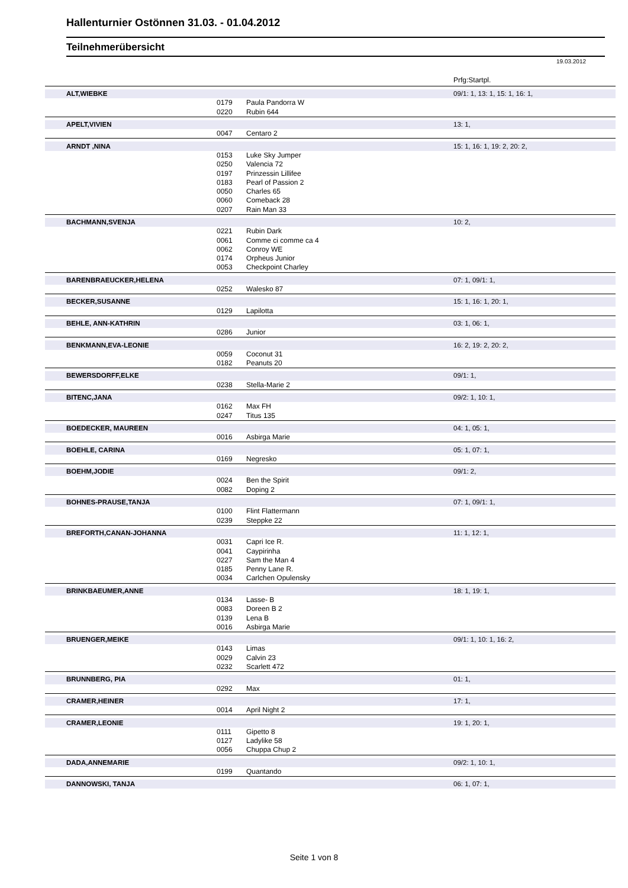Hallenturnier Ostönnen 31.03. - 01.04.2012
Teilnehmerübersicht
19.03.2012
| | | | Prfg:Startpl. |
| ALT,WIEBKE | | | 09/1: 1, 13: 1, 15: 1, 16: 1, |
| | 0179 | Paula Pandorra W | |
| | 0220 | Rubin 644 | |
| APELT,VIVIEN | | | 13: 1, |
| | 0047 | Centaro 2 | |
| ARNDT ,NINA | | | 15: 1, 16: 1, 19: 2, 20: 2, |
| | 0153 | Luke Sky Jumper | |
| | 0250 | Valencia 72 | |
| | 0197 | Prinzessin Lillifee | |
| | 0183 | Pearl of Passion 2 | |
| | 0050 | Charles 65 | |
| | 0060 | Comeback 28 | |
| | 0207 | Rain Man 33 | |
| BACHMANN,SVENJA | | | 10: 2, |
| | 0221 | Rubin Dark | |
| | 0061 | Comme ci comme ca 4 | |
| | 0062 | Conroy WE | |
| | 0174 | Orpheus Junior | |
| | 0053 | Checkpoint Charley | |
| BARENBRAEUCKER,HELENA | | | 07: 1, 09/1: 1, |
| | 0252 | Walesko 87 | |
| BECKER,SUSANNE | | | 15: 1, 16: 1, 20: 1, |
| | 0129 | Lapilotta | |
| BEHLE, ANN-KATHRIN | | | 03: 1, 06: 1, |
| | 0286 | Junior | |
| BENKMANN,EVA-LEONIE | | | 16: 2, 19: 2, 20: 2, |
| | 0059 | Coconut 31 | |
| | 0182 | Peanuts 20 | |
| BEWERSDORFF,ELKE | | | 09/1: 1, |
| | 0238 | Stella-Marie 2 | |
| BITENC,JANA | | | 09/2: 1, 10: 1, |
| | 0162 | Max FH | |
| | 0247 | Titus 135 | |
| BOEDECKER, MAUREEN | | | 04: 1, 05: 1, |
| | 0016 | Asbirga Marie | |
| BOEHLE, CARINA | | | 05: 1, 07: 1, |
| | 0169 | Negresko | |
| BOEHM,JODIE | | | 09/1: 2, |
| | 0024 | Ben the Spirit | |
| | 0082 | Doping 2 | |
| BOHNES-PRAUSE,TANJA | | | 07: 1, 09/1: 1, |
| | 0100 | Flint Flattermann | |
| | 0239 | Steppke 22 | |
| BREFORTH,CANAN-JOHANNA | | | 11: 1, 12: 1, |
| | 0031 | Capri Ice R. | |
| | 0041 | Caypirinha | |
| | 0227 | Sam the Man 4 | |
| | 0185 | Penny Lane R. | |
| | 0034 | Carlchen Opulensky | |
| BRINKBAEUMER,ANNE | | | 18: 1, 19: 1, |
| | 0134 | Lasse- B | |
| | 0083 | Doreen B 2 | |
| | 0139 | Lena B | |
| | 0016 | Asbirga Marie | |
| BRUENGER,MEIKE | | | 09/1: 1, 10: 1, 16: 2, |
| | 0143 | Limas | |
| | 0029 | Calvin 23 | |
| | 0232 | Scarlett 472 | |
| BRUNNBERG, PIA | | | 01: 1, |
| | 0292 | Max | |
| CRAMER,HEINER | | | 17: 1, |
| | 0014 | April Night 2 | |
| CRAMER,LEONIE | | | 19: 1, 20: 1, |
| | 0111 | Gipetto 8 | |
| | 0127 | Ladylike 58 | |
| | 0056 | Chuppa Chup 2 | |
| DADA,ANNEMARIE | | | 09/2: 1, 10: 1, |
| | 0199 | Quantando | |
| DANNOWSKI, TANJA | | | 06: 1, 07: 1, |
Seite 1 von 8